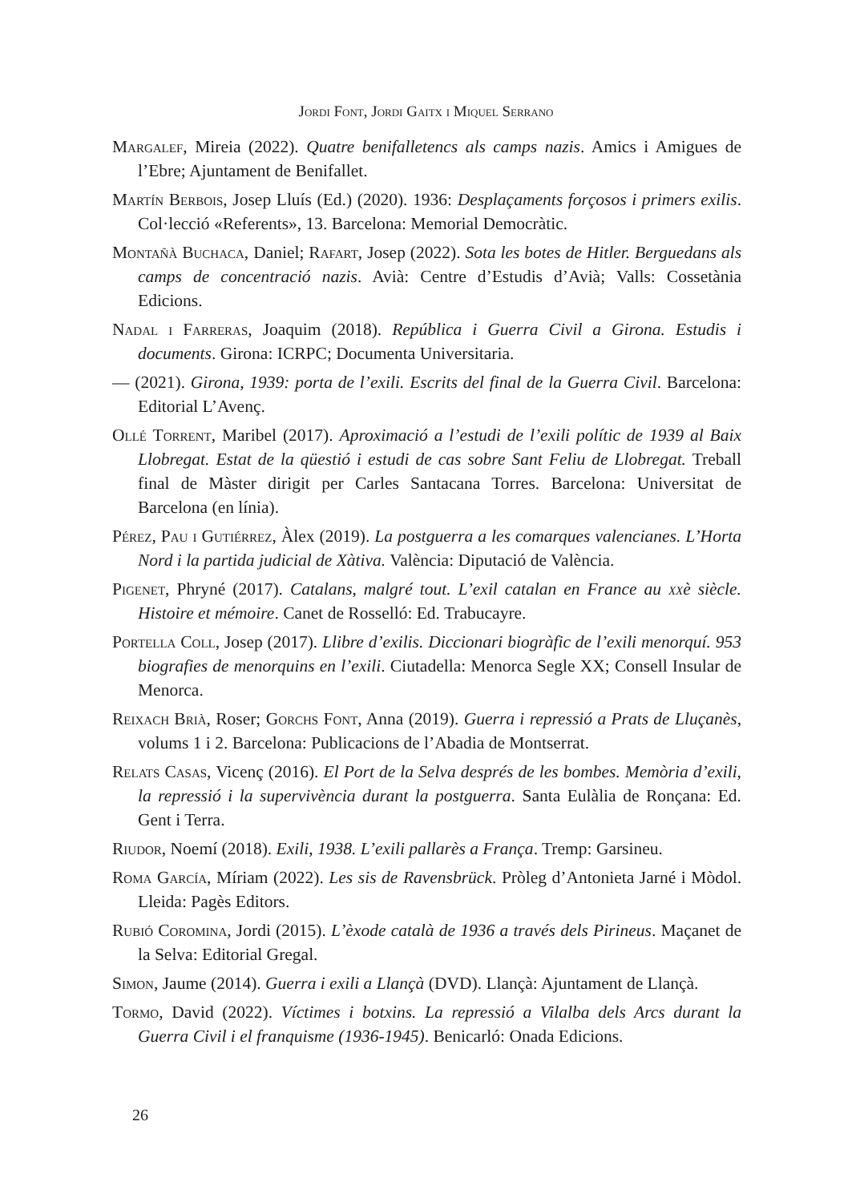Jordi Font, Jordi Gaitx i Miquel Serrano
Margalef, Mireia (2022). Quatre benifalletencs als camps nazis. Amics i Amigues de l’Ebre; Ajuntament de Benifallet.
Martín Berbois, Josep Lluís (Ed.) (2020). 1936: Desplaçaments forçosos i primers exilis. Col·lecció «Referents», 13. Barcelona: Memorial Democràtic.
Montañà Buchaca, Daniel; Rafart, Josep (2022). Sota les botes de Hitler. Berguedans als camps de concentració nazis. Avià: Centre d’Estudis d’Avià; Valls: Cossetània Edicions.
Nadal i Farreras, Joaquim (2018). República i Guerra Civil a Girona. Estudis i documents. Girona: ICRPC; Documenta Universitaria.
— (2021). Girona, 1939: porta de l’exili. Escrits del final de la Guerra Civil. Barcelona: Editorial L’Avenç.
Ollé Torrent, Maribel (2017). Aproximació a l’estudi de l’exili polític de 1939 al Baix Llobregat. Estat de la qüestió i estudi de cas sobre Sant Feliu de Llobregat. Treball final de Màster dirigit per Carles Santacana Torres. Barcelona: Universitat de Barcelona (en línia).
Pérez, Pau i Gutiérrez, Àlex (2019). La postguerra a les comarques valencianes. L’Horta Nord i la partida judicial de Xàtiva. València: Diputació de València.
Pigenet, Phryné (2017). Catalans, malgré tout. L’exil catalan en France au xxè siècle. Histoire et mémoire. Canet de Rosselló: Ed. Trabucayre.
Portella Coll, Josep (2017). Llibre d’exilis. Diccionari biogràfic de l’exili menorquí. 953 biografies de menorquins en l’exili. Ciutadella: Menorca Segle XX; Consell Insular de Menorca.
Reixach Brià, Roser; Gorchs Font, Anna (2019). Guerra i repressió a Prats de Lluçanès, volums 1 i 2. Barcelona: Publicacions de l’Abadia de Montserrat.
Relats Casas, Vicenç (2016). El Port de la Selva després de les bombes. Memòria d’exili, la repressió i la supervivència durant la postguerra. Santa Eulàlia de Ronçana: Ed. Gent i Terra.
Riudor, Noemí (2018). Exili, 1938. L’exili pallarès a França. Tremp: Garsineu.
Roma García, Míriam (2022). Les sis de Ravensbrück. Pròleg d’Antonieta Jarné i Mòdol. Lleida: Pagès Editors.
Rubió Coromina, Jordi (2015). L’èxode català de 1936 a través dels Pirineus. Maçanet de la Selva: Editorial Gregal.
Simon, Jaume (2014). Guerra i exili a Llançà (DVD). Llançà: Ajuntament de Llançà.
Tormo, David (2022). Víctimes i botxins. La repressió a Vilalba dels Arcs durant la Guerra Civil i el franquisme (1936-1945). Benicarló: Onada Edicions.
26